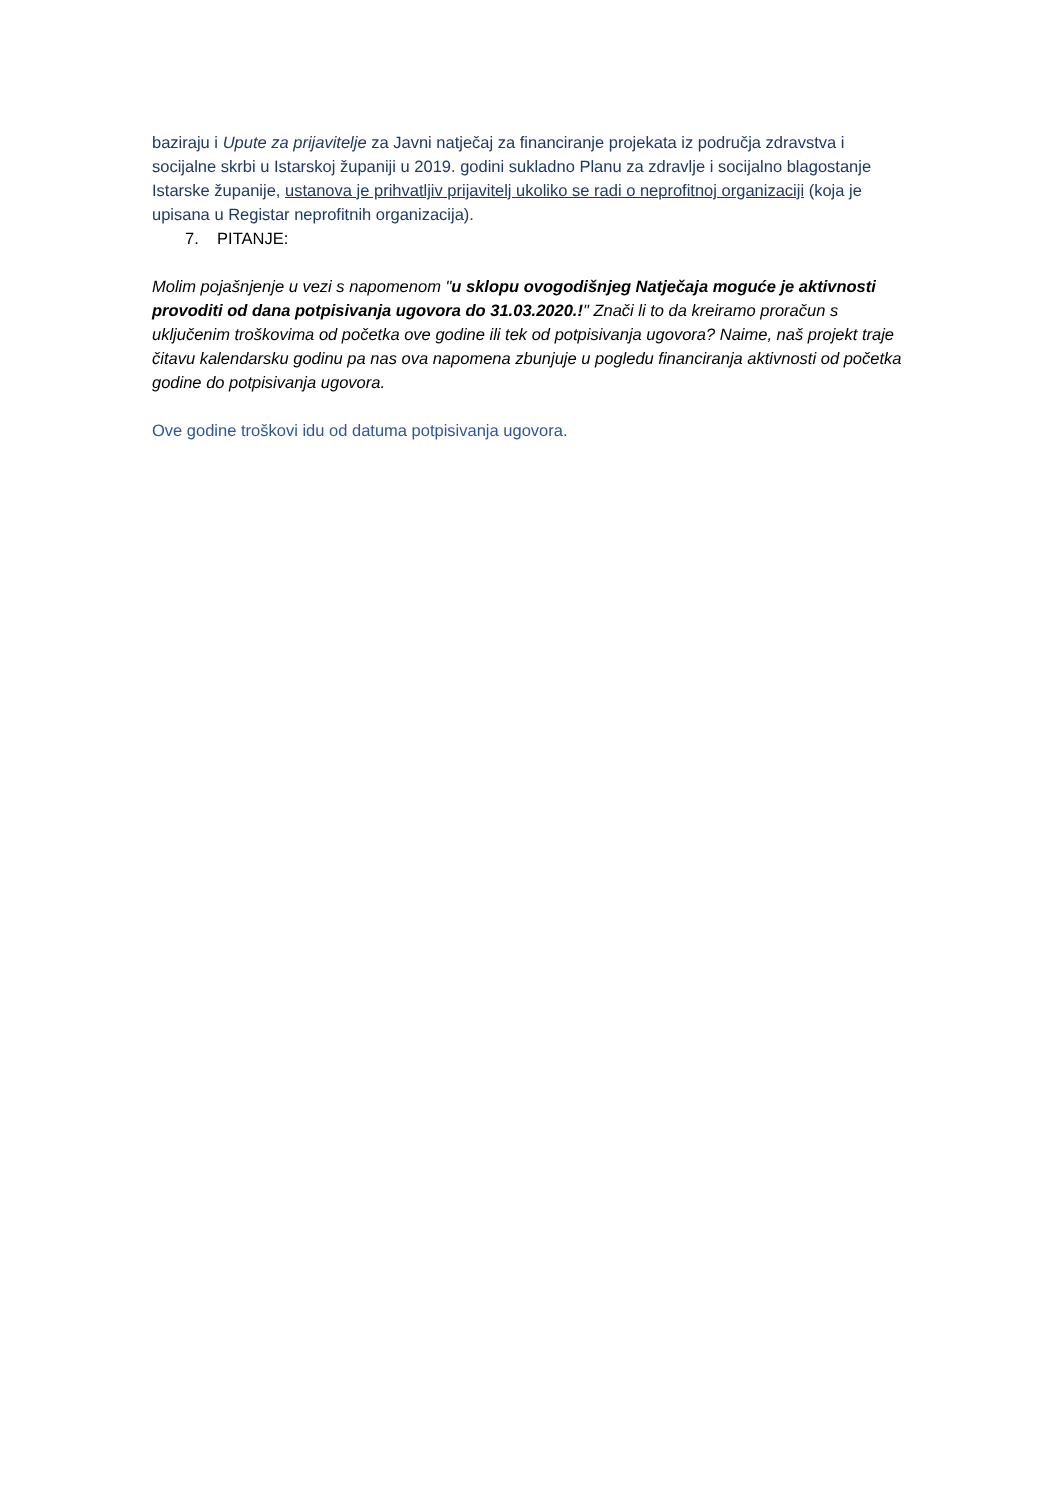baziraju i Upute za prijavitelje za Javni natječaj za financiranje projekata iz područja zdravstva i socijalne skrbi u Istarskoj županiji u 2019. godini sukladno Planu za zdravlje i socijalno blagostanje Istarske županije, ustanova je prihvatljiv prijavitelj ukoliko se radi o neprofitnoj organizaciji (koja je upisana u Registar neprofitnih organizacija).
7. PITANJE:
Molim pojašnjenje u vezi s napomenom "u sklopu ovogodišnjeg Natječaja moguće je aktivnosti provoditi od dana potpisivanja ugovora do 31.03.2020.!" Znači li to da kreiramo proračun s uključenim troškovima od početka ove godine ili tek od potpisivanja ugovora? Naime, naš projekt traje čitavu kalendarsku godinu pa nas ova napomena zbunjuje u pogledu financiranja aktivnosti od početka godine do potpisivanja ugovora.
Ove godine troškovi idu od datuma potpisivanja ugovora.